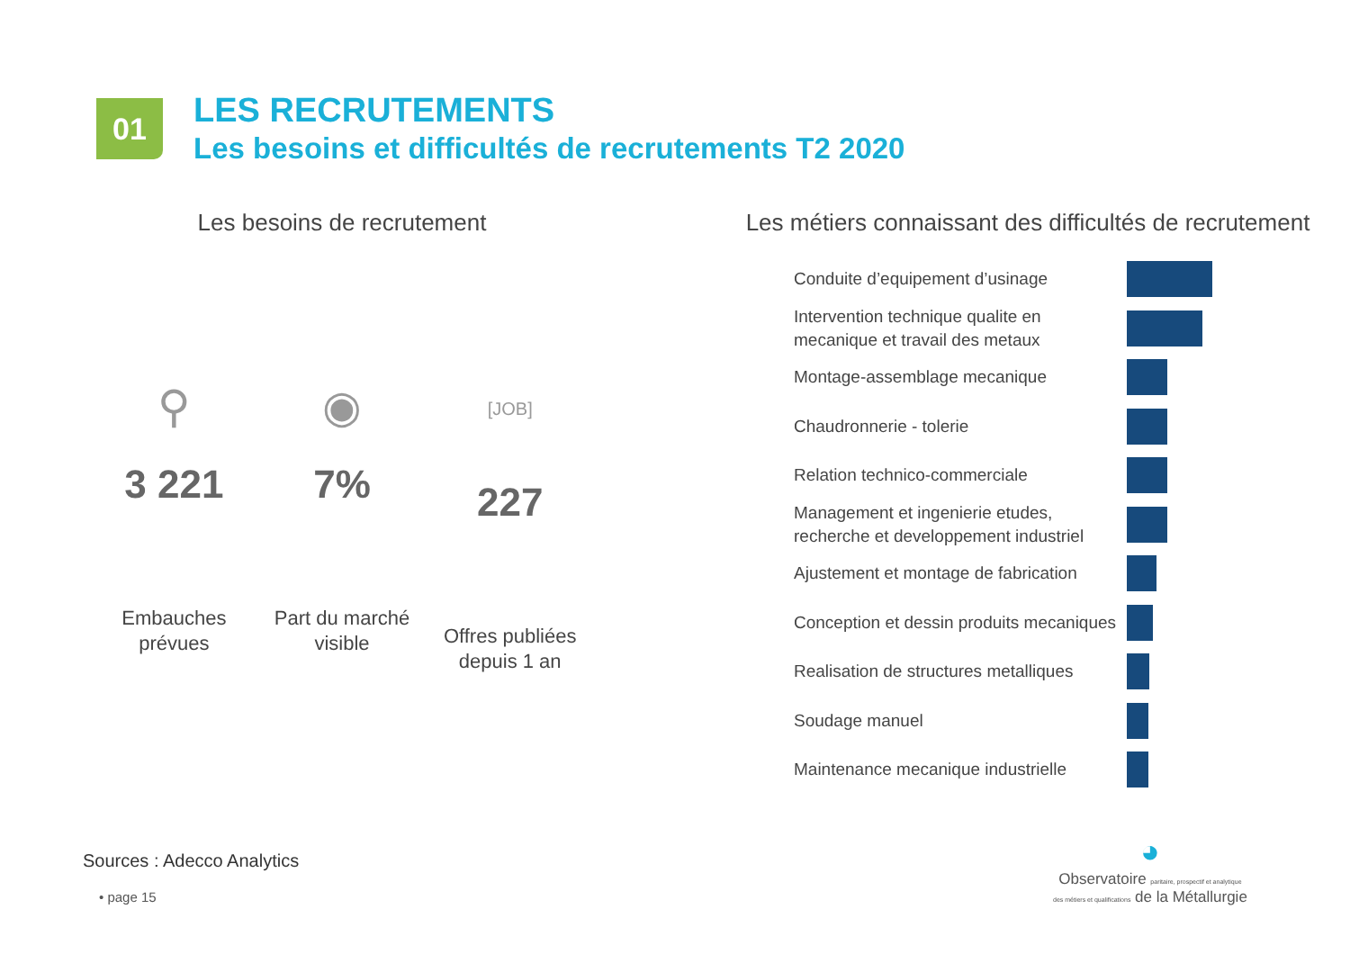01
LES RECRUTEMENTS
Les besoins et difficultés de recrutements T2 2020
Les besoins de recrutement
⚲
3 221
Embauches
prévues
◉
7%
Part du marché
visible
[JOB]
227
Offres publiées
depuis 1 an
Les métiers connaissant des difficultés de recrutement
Conduite d’equipement d’usinage
Intervention technique qualite en mecanique et travail des metaux
Montage-assemblage mecanique
Chaudronnerie - tolerie
Relation technico-commerciale
Management et ingenierie etudes, recherche et developpement industriel
Ajustement et montage de fabrication
Conception et dessin produits mecaniques
Realisation de structures metalliques
Soudage manuel
Maintenance mecanique industrielle
Sources : Adecco Analytics
• page 15
◕
Observatoire paritaire, prospectif et analytique
des métiers et qualifications de la Métallurgie